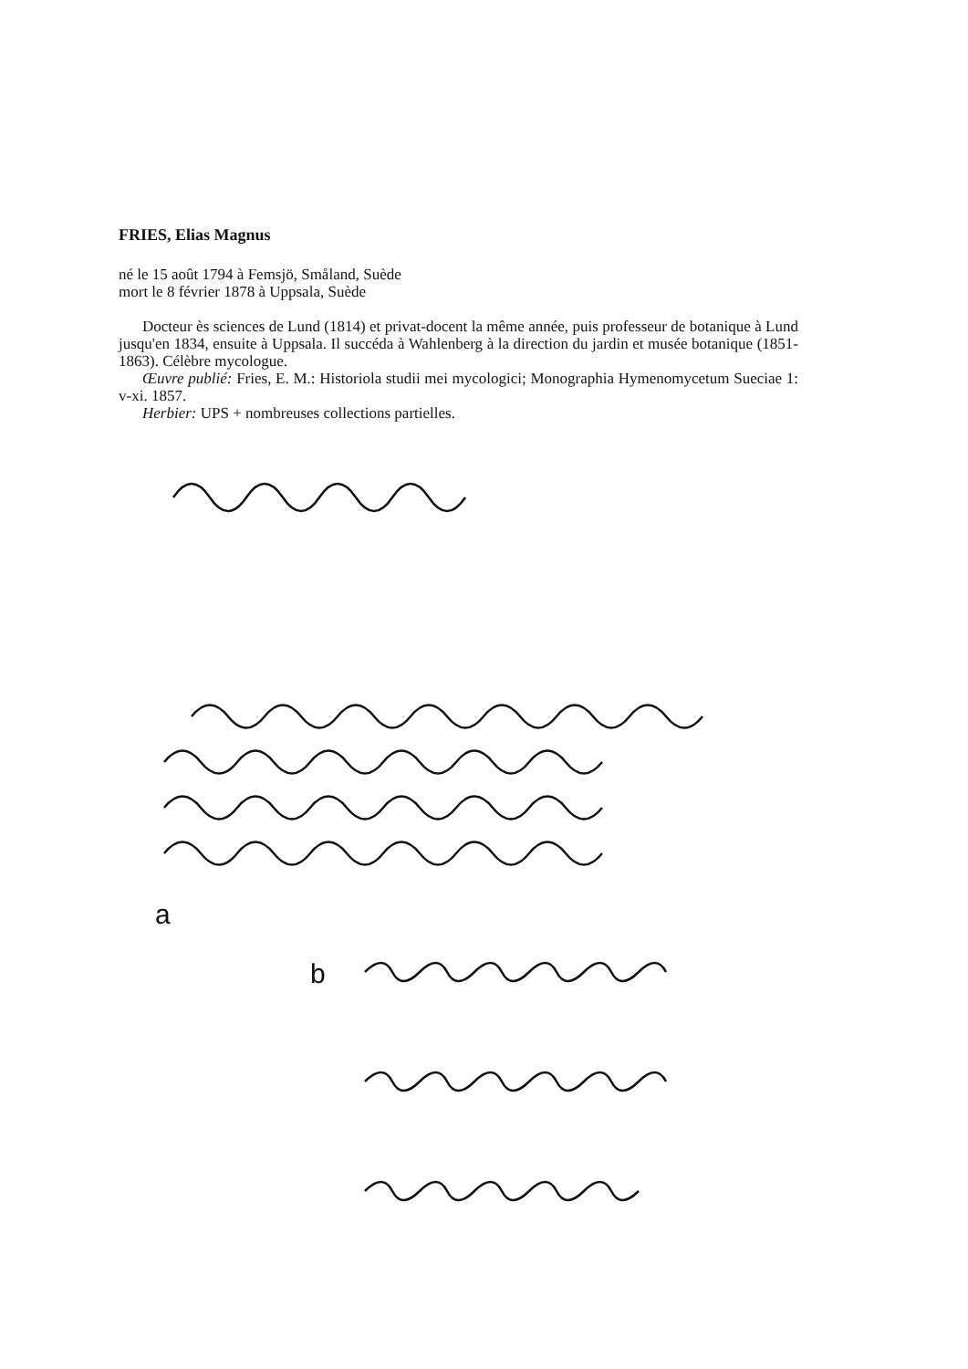FRIES, Elias Magnus
né le 15 août 1794 à Femsjö, Småland, Suède
mort le 8 février 1878 à Uppsala, Suède
Docteur ès sciences de Lund (1814) et privat-docent la même année, puis professeur de botanique à Lund jusqu'en 1834, ensuite à Uppsala. Il succéda à Wahlenberg à la direction du jardin et musée botanique (1851-1863). Célèbre mycologue.
Œuvre publié: Fries, E. M.: Historiola studii mei mycologici; Monographia Hymenomycetum Sueciae 1: v-xi. 1857.
Herbier: UPS + nombreuses collections partielles.
a
b